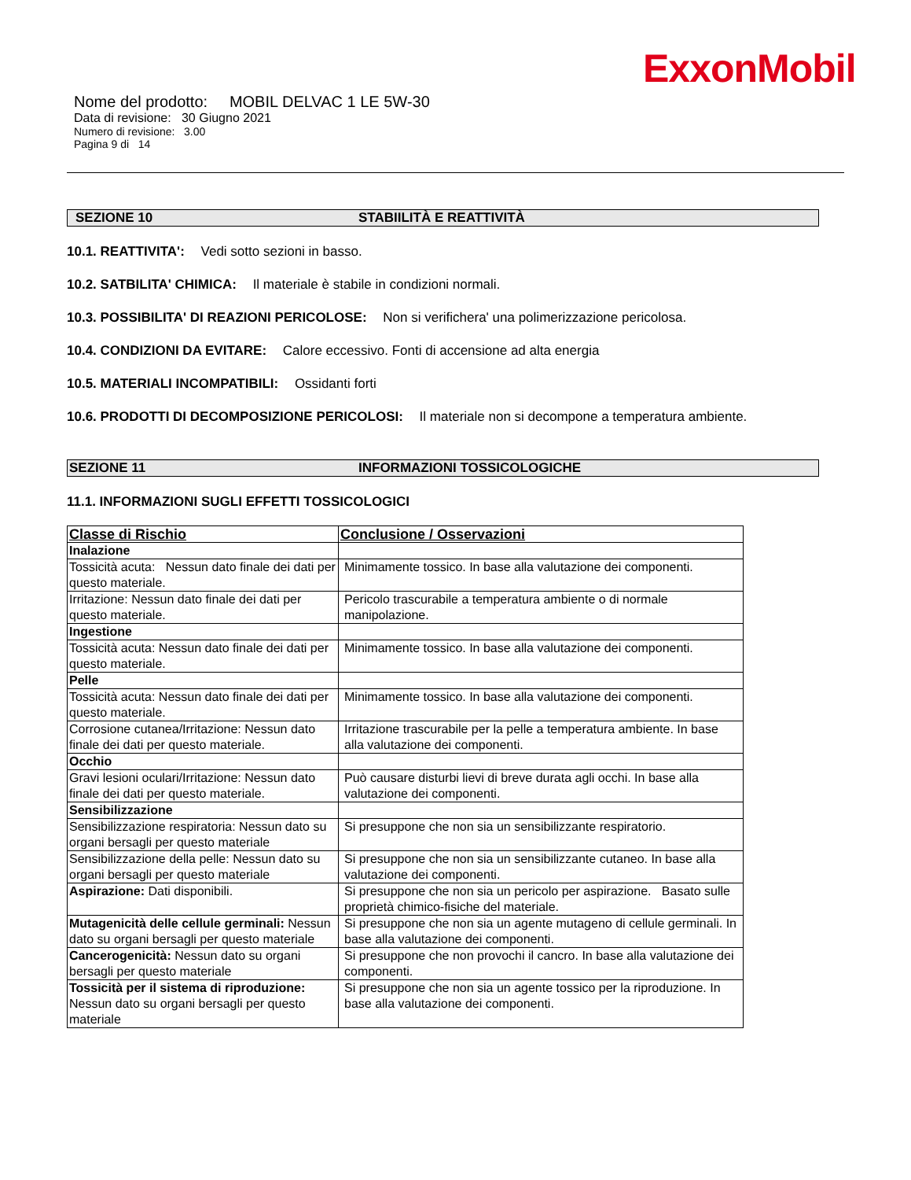ExxonMobil
Nome del prodotto: MOBIL DELVAC 1 LE 5W-30
Data di revisione: 30 Giugno 2021
Numero di revisione: 3.00
Pagina 9 di 14
SEZIONE 10 STABIILITÀ E REATTIVITÀ
10.1. REATTIVITA': Vedi sotto sezioni in basso.
10.2. SATBILITA' CHIMICA: Il materiale è stabile in condizioni normali.
10.3. POSSIBILITA' DI REAZIONI PERICOLOSE: Non si verifichera' una polimerizzazione pericolosa.
10.4. CONDIZIONI DA EVITARE: Calore eccessivo. Fonti di accensione ad alta energia
10.5. MATERIALI INCOMPATIBILI: Ossidanti forti
10.6. PRODOTTI DI DECOMPOSIZIONE PERICOLOSI: Il materiale non si decompone a temperatura ambiente.
SEZIONE 11 INFORMAZIONI TOSSICOLOGICHE
11.1. INFORMAZIONI SUGLI EFFETTI TOSSICOLOGICI
| Classe di Rischio | Conclusione / Osservazioni |
| --- | --- |
| Inalazione | |
| Tossicità acuta: Nessun dato finale dei dati per questo materiale. | Minimamente tossico. In base alla valutazione dei componenti. |
| Irritazione: Nessun dato finale dei dati per questo materiale. | Pericolo trascurabile a temperatura ambiente o di normale manipolazione. |
| Ingestione | |
| Tossicità acuta: Nessun dato finale dei dati per questo materiale. | Minimamente tossico. In base alla valutazione dei componenti. |
| Pelle | |
| Tossicità acuta: Nessun dato finale dei dati per questo materiale. | Minimamente tossico. In base alla valutazione dei componenti. |
| Corrosione cutanea/Irritazione: Nessun dato finale dei dati per questo materiale. | Irritazione trascurabile per la pelle a temperatura ambiente. In base alla valutazione dei componenti. |
| Occhio | |
| Gravi lesioni oculari/Irritazione: Nessun dato finale dei dati per questo materiale. | Può causare disturbi lievi di breve durata agli occhi. In base alla valutazione dei componenti. |
| Sensibilizzazione | |
| Sensibilizzazione respiratoria: Nessun dato su organi bersagli per questo materiale | Si presuppone che non sia un sensibilizzante respiratorio. |
| Sensibilizzazione della pelle: Nessun dato su organi bersagli per questo materiale | Si presuppone che non sia un sensibilizzante cutaneo. In base alla valutazione dei componenti. |
| Aspirazione: Dati disponibili. | Si presuppone che non sia un pericolo per aspirazione. Basato sulle proprietà chimico-fisiche del materiale. |
| Mutagenicità delle cellule germinali: Nessun dato su organi bersagli per questo materiale | Si presuppone che non sia un agente mutageno di cellule germinali. In base alla valutazione dei componenti. |
| Cancerogenicità: Nessun dato su organi bersagli per questo materiale | Si presuppone che non provochi il cancro. In base alla valutazione dei componenti. |
| Tossicità per il sistema di riproduzione: Nessun dato su organi bersagli per questo materiale | Si presuppone che non sia un agente tossico per la riproduzione. In base alla valutazione dei componenti. |